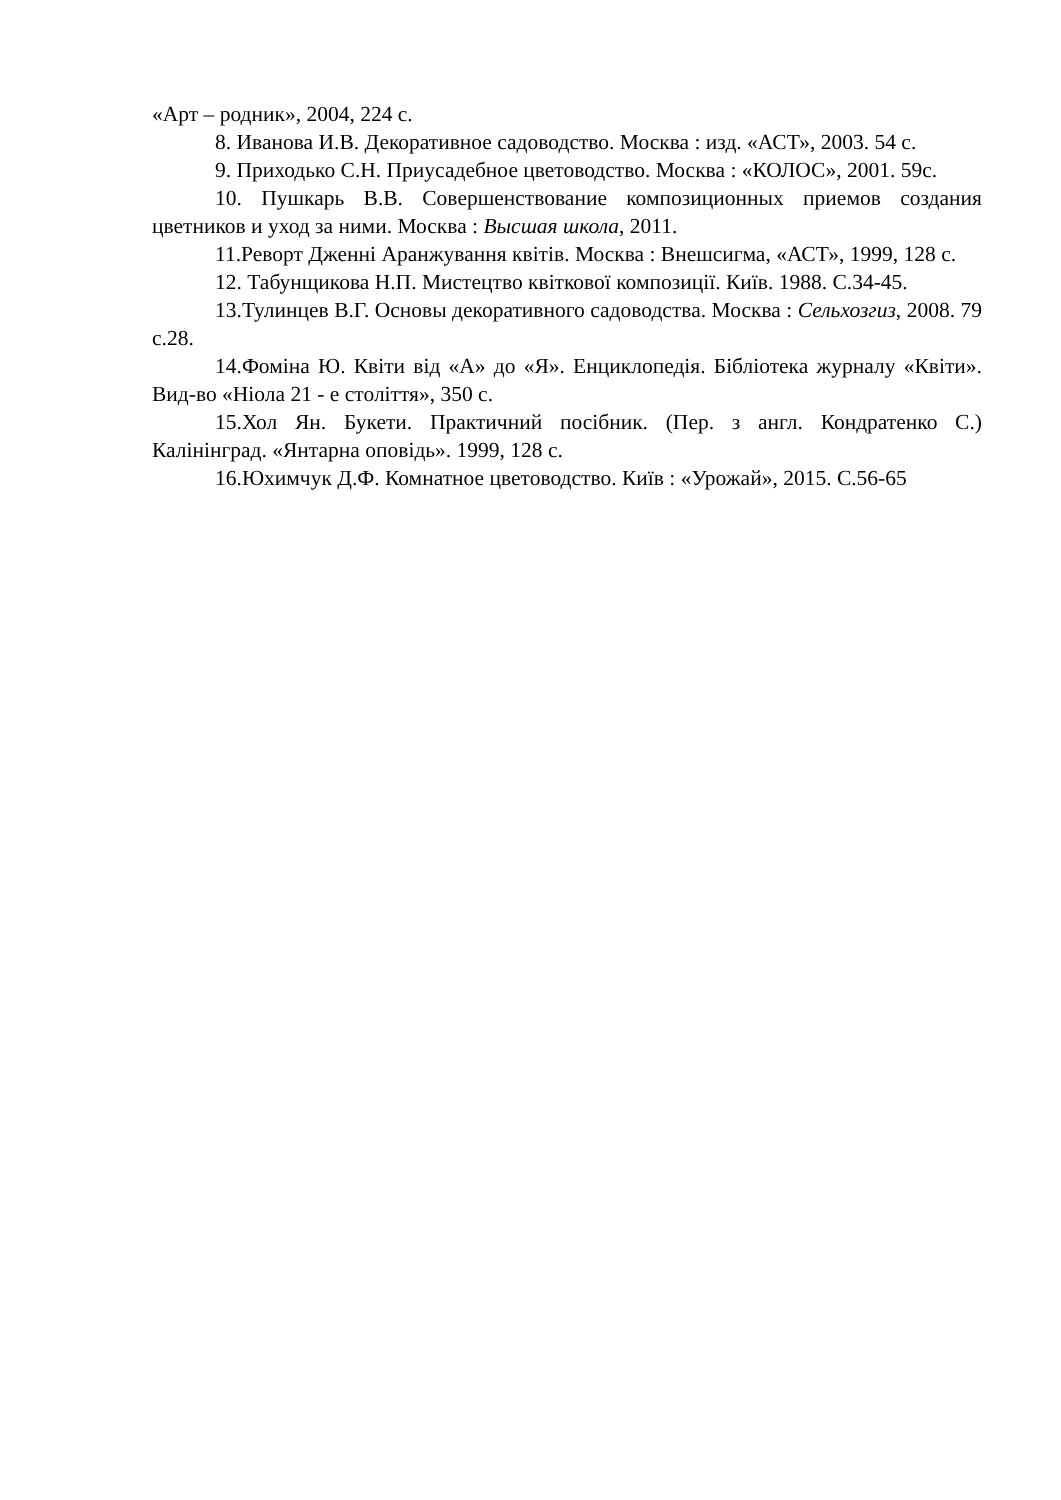«Арт – родник», 2004, 224 с.
8. Иванова И.В. Декоративное садоводство. Москва : изд. «АСТ», 2003. 54 с.
9. Приходько С.Н. Приусадебное цветоводство. Москва : «КОЛОС», 2001. 59с.
10. Пушкарь В.В. Совершенствование композиционных приемов создания цветников и уход за ними. Москва : Высшая школа, 2011.
11.Реворт Дженні Аранжування квітів. Москва : Внешсигма, «АСТ», 1999, 128 с.
12. Табунщикова Н.П. Мистецтво квіткової композиції. Київ. 1988. С.34-45.
13.Тулинцев В.Г. Основы декоративного садоводства. Москва : Сельхозгиз, 2008. 79 с.28.
14.Фоміна Ю. Квіти від «А» до «Я». Енциклопедія. Бібліотека журналу «Квіти». Вид-во «Ніола 21 - е століття», 350 с.
15.Хол Ян. Букети. Практичний посібник. (Пер. з англ. Кондратенко С.) Калінінград. «Янтарна оповідь». 1999, 128 с.
16.Юхимчук Д.Ф. Комнатное цветоводство. Київ : «Урожай», 2015. С.56-65